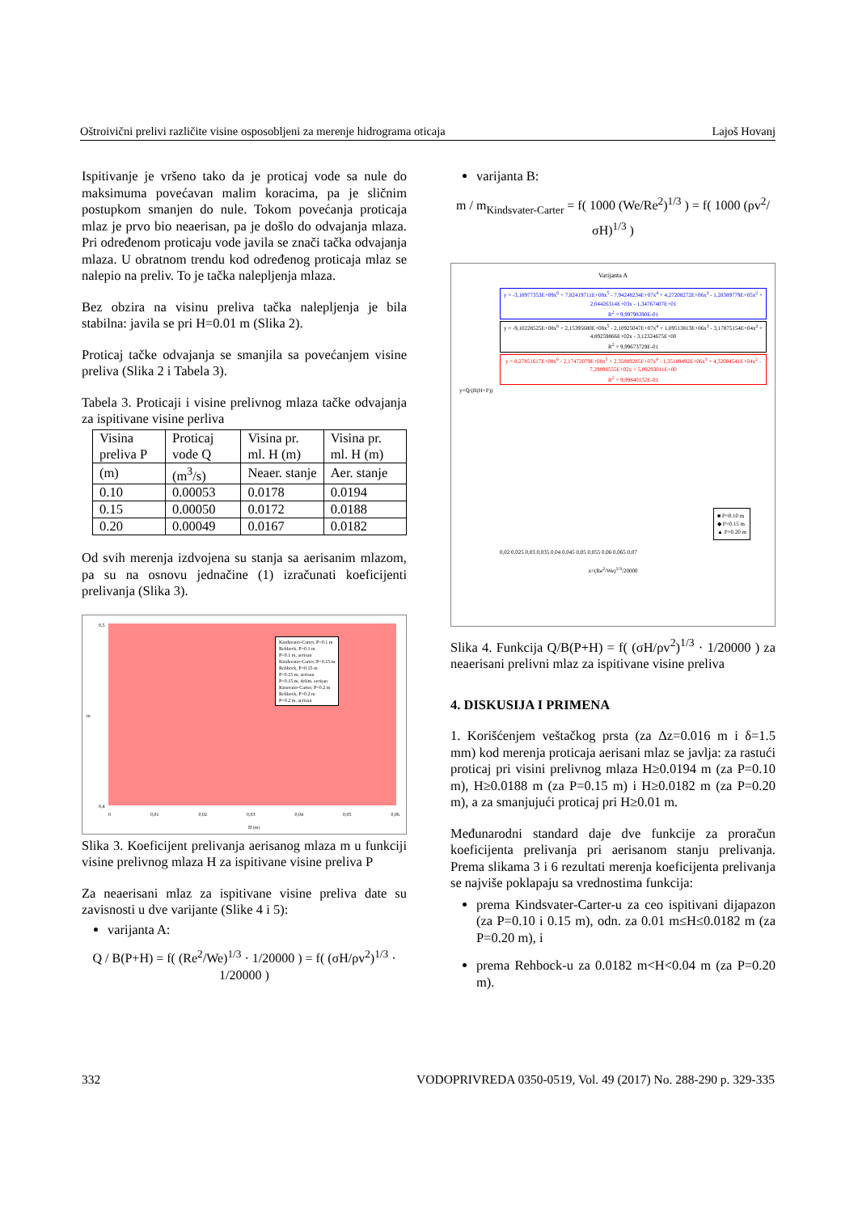Oštroivični prelivi različite visine osposobljeni za merenje hidrograma oticaja Lajoš Hovanj
Ispitivanje je vršeno tako da je proticaj vode sa nule do maksimuma povećavan malim koracima, pa je sličnim postupkom smanjen do nule. Tokom povećanja proticaja mlaz je prvo bio neaerisan, pa je došlo do odvajanja mlaza. Pri određenom proticaju vode javila se znači tačka odvajanja mlaza. U obratnom trendu kod određenog proticaja mlaz se nalepio na preliv. To je tačka nalepljenja mlaza.
Bez obzira na visinu preliva tačka nalepljenja je bila stabilna: javila se pri H=0.01 m (Slika 2).
Proticaj tačke odvajanja se smanjila sa povećanjem visine preliva (Slika 2 i Tabela 3).
Tabela 3. Proticaji i visine prelivnog mlaza tačke odvajanja za ispitivane visine perliva
| Visina preliva P | Proticaj vode Q | Visina pr. ml. H (m) | Visina pr. ml. H (m) |
| (m) | (m<sup>3</sup>/s) | Neaer. stanje | Aer. stanje |
| 0.10 | 0.00053 | 0.0178 | 0.0194 |
| 0.15 | 0.00050 | 0.0172 | 0.0188 |
| 0.20 | 0.00049 | 0.0167 | 0.0182 |
Od svih merenja izdvojena su stanja sa aerisanim mlazom, pa su na osnovu jednačine (1) izračunati koeficijenti prelivanja (Slika 3).
Kindsvater-Carter, P=0.1 m
Rehbock, P=0.1 m
P=0.1 m, aerisan
Kindsvater-Carter, P=0.15 m
Rehbock, P=0.15 m
P=0.15 m, aerisan
P=0.15 m, delim. aerisan
Kinsvater-Carter, P=0.2 m
Rehbock, P=0.2 m
P=0.2 m, aerisan
0,5
0,4
m
0 0,01 0,02 0,03 0,04 0,05 0,06
H (m)
Slika 3. Koeficijent prelivanja aerisanog mlaza m u funkciji visine prelivnog mlaza H za ispitivane visine preliva P
Za neaerisani mlaz za ispitivane visine preliva date su zavisnosti u dve varijante (Slike 4 i 5):
varijanta A:
Q / B(P+H) = f( (Re<sup>2</sup>/We)<sup>1/3</sup> · 1/20000 ) = f( (σH/ρv<sup>2</sup>)<sup>1/3</sup> · 1/20000 )
varijanta B:
m / m<sub>Kindsvater-Carter</sub> = f( 1000 (We/Re<sup>2</sup>)<sup>1/3</sup> ) = f( 1000 (ρv<sup>2</sup>/σH)<sup>1/3</sup> )
Varijanta A
y = -3,18977353E+09x<sup>6</sup> + 7,82419711E+08x<sup>5</sup> - 7,94248234E+07x<sup>4</sup> + 4,27208272E+06x<sup>3</sup> - 1,28389779E+05x<sup>2</sup> + 2,04426314E+03x - 1,34767407E+01
R<sup>2</sup> = 9,99798390E-01
y = -9,10228525E+08x<sup>6</sup> + 2,15395680E+08x<sup>5</sup> - 2,10925047E+07x<sup>4</sup> + 1,09513813E+06x<sup>3</sup> - 3,17875154E+04x<sup>2</sup> + 4,89259866E+02x - 3,12324675E+00
R<sup>2</sup> = 9,99673729E-01
y = 8,27851617E+08x<sup>6</sup> - 2,17472079E+08x<sup>5</sup> + 2,35889285E+07x<sup>4</sup> - 1,35189492E+06x<sup>3</sup> + 4,32004541E+04x<sup>2</sup> - 7,29898555E+02x + 5,09293011E+00
R<sup>2</sup> = 9,99840132E-01
y=Q/(B(H+P))
■ P=0.10 m
◆ P=0.15 m
▲ P=0.20 m
0,02 0,025 0,03 0,035 0,04 0,045 0,05 0,055 0,06 0,065 0,07
x=(Re<sup>2</sup>/We)<sup>1/3</sup>/20000
Slika 4. Funkcija Q/B(P+H) = f( (σH/ρv<sup>2</sup>)<sup>1/3</sup> · 1/20000 ) za neaerisani prelivni mlaz za ispitivane visine preliva
4. DISKUSIJA I PRIMENA
1. Korišćenjem veštačkog prsta (za Δz=0.016 m i δ=1.5 mm) kod merenja proticaja aerisani mlaz se javlja: za rastući proticaj pri visini prelivnog mlaza H≥0.0194 m (za P=0.10 m), H≥0.0188 m (za P=0.15 m) i H≥0.0182 m (za P=0.20 m), a za smanjujući proticaj pri H≥0.01 m.
Međunarodni standard daje dve funkcije za proračun koeficijenta prelivanja pri aerisanom stanju prelivanja. Prema slikama 3 i 6 rezultati merenja koeficijenta prelivanja se najviše poklapaju sa vrednostima funkcija:
prema Kindsvater-Carter-u za ceo ispitivani dijapazon (za P=0.10 i 0.15 m), odn. za 0.01 m≤H≤0.0182 m (za P=0.20 m), i
prema Rehbock-u za 0.0182 m<H<0.04 m (za P=0.20 m).
332 VODOPRIVREDA 0350-0519, Vol. 49 (2017) No. 288-290 p. 329-335